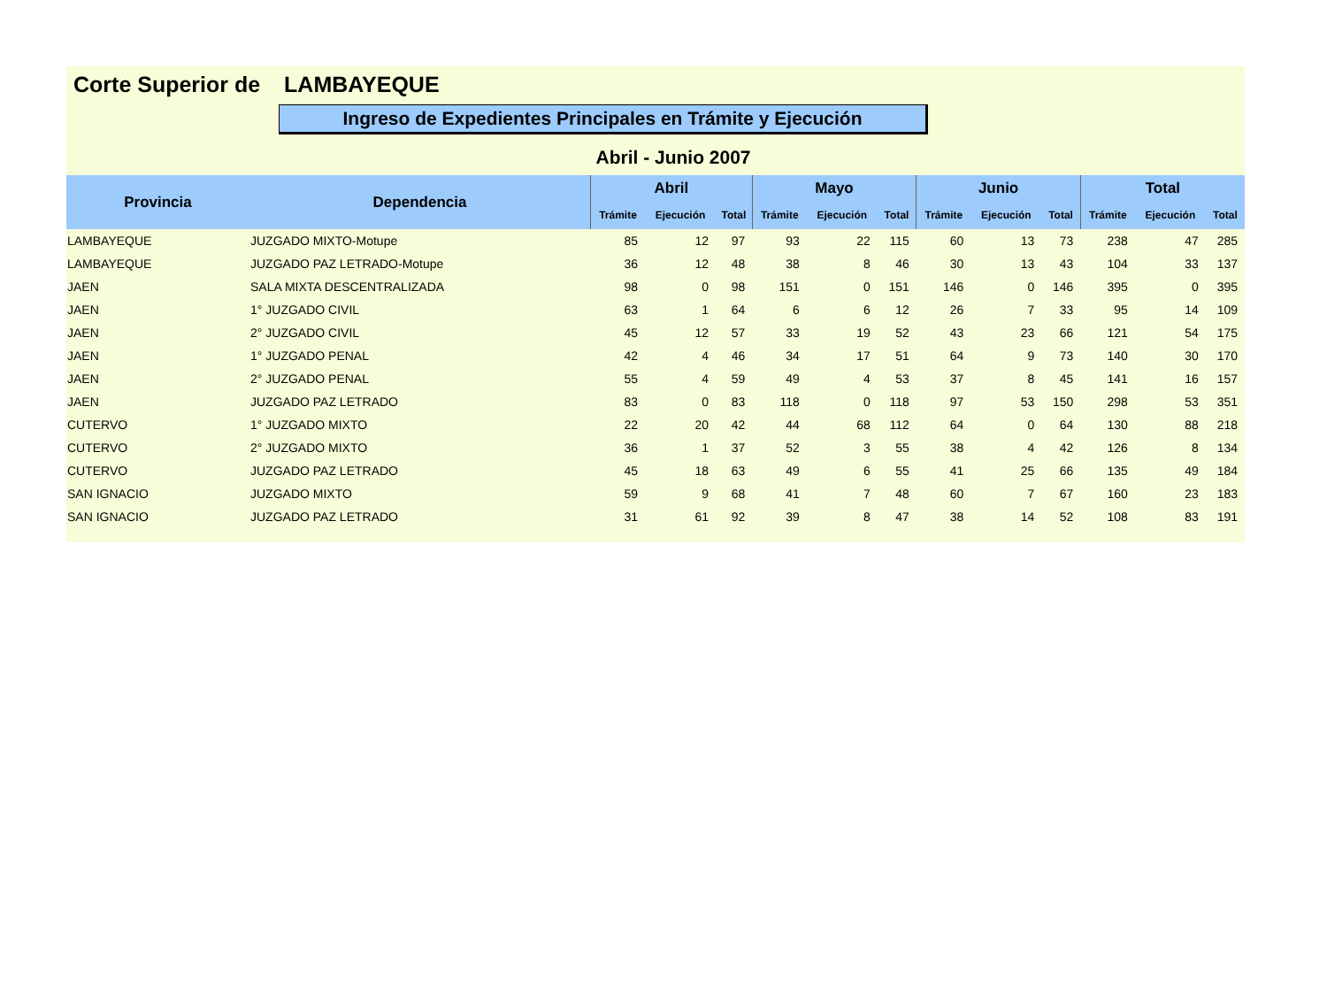Corte Superior de LAMBAYEQUE
Ingreso de Expedientes Principales en Trámite y Ejecución
Abril - Junio 2007
| Provincia | Dependencia | Abril | | | Mayo | | | Junio | | | Total | | |
| --- | --- | --- | --- | --- | --- | --- | --- | --- | --- | --- | --- | --- | --- |
| | | Trámite | Ejecución | Total | Trámite | Ejecución | Total | Trámite | Ejecución | Total | Trámite | Ejecución | Total |
| LAMBAYEQUE | JUZGADO MIXTO-Motupe | 85 | 12 | 97 | 93 | 22 | 115 | 60 | 13 | 73 | 238 | 47 | 285 |
| LAMBAYEQUE | JUZGADO PAZ LETRADO-Motupe | 36 | 12 | 48 | 38 | 8 | 46 | 30 | 13 | 43 | 104 | 33 | 137 |
| JAEN | SALA MIXTA DESCENTRALIZADA | 98 | 0 | 98 | 151 | 0 | 151 | 146 | 0 | 146 | 395 | 0 | 395 |
| JAEN | 1° JUZGADO CIVIL | 63 | 1 | 64 | 6 | 6 | 12 | 26 | 7 | 33 | 95 | 14 | 109 |
| JAEN | 2° JUZGADO CIVIL | 45 | 12 | 57 | 33 | 19 | 52 | 43 | 23 | 66 | 121 | 54 | 175 |
| JAEN | 1° JUZGADO PENAL | 42 | 4 | 46 | 34 | 17 | 51 | 64 | 9 | 73 | 140 | 30 | 170 |
| JAEN | 2° JUZGADO PENAL | 55 | 4 | 59 | 49 | 4 | 53 | 37 | 8 | 45 | 141 | 16 | 157 |
| JAEN | JUZGADO PAZ LETRADO | 83 | 0 | 83 | 118 | 0 | 118 | 97 | 53 | 150 | 298 | 53 | 351 |
| CUTERVO | 1° JUZGADO MIXTO | 22 | 20 | 42 | 44 | 68 | 112 | 64 | 0 | 64 | 130 | 88 | 218 |
| CUTERVO | 2° JUZGADO MIXTO | 36 | 1 | 37 | 52 | 3 | 55 | 38 | 4 | 42 | 126 | 8 | 134 |
| CUTERVO | JUZGADO PAZ LETRADO | 45 | 18 | 63 | 49 | 6 | 55 | 41 | 25 | 66 | 135 | 49 | 184 |
| SAN IGNACIO | JUZGADO MIXTO | 59 | 9 | 68 | 41 | 7 | 48 | 60 | 7 | 67 | 160 | 23 | 183 |
| SAN IGNACIO | JUZGADO PAZ LETRADO | 31 | 61 | 92 | 39 | 8 | 47 | 38 | 14 | 52 | 108 | 83 | 191 |